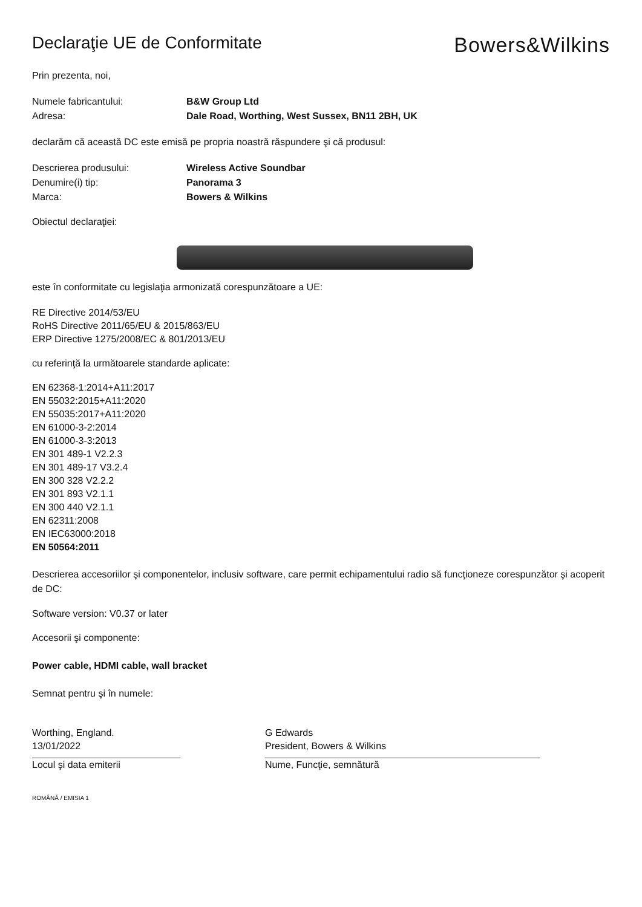Declaraţie UE de Conformitate
Bowers&Wilkins
Prin prezenta, noi,
Numele fabricantului: B&W Group Ltd
Adresa: Dale Road, Worthing, West Sussex, BN11 2BH, UK
declarăm că această DC este emisă pe propria noastră răspundere şi că produsul:
Descrierea produsului: Wireless Active Soundbar
Denumire(i) tip: Panorama 3
Marca: Bowers & Wilkins
Obiectul declaraţiei:
este în conformitate cu legislaţia armonizată corespunzătoare a UE:
RE Directive 2014/53/EU
RoHS Directive 2011/65/EU & 2015/863/EU
ERP Directive 1275/2008/EC & 801/2013/EU
cu referinţă la următoarele standarde aplicate:
EN 62368-1:2014+A11:2017
EN 55032:2015+A11:2020
EN 55035:2017+A11:2020
EN 61000-3-2:2014
EN 61000-3-3:2013
EN 301 489-1 V2.2.3
EN 301 489-17 V3.2.4
EN 300 328 V2.2.2
EN 301 893 V2.1.1
EN 300 440 V2.1.1
EN 62311:2008
EN IEC63000:2018
EN 50564:2011
Descrierea accesoriilor şi componentelor, inclusiv software, care permit echipamentului radio să funcţioneze corespunzător şi acoperit de DC:
Software version: V0.37 or later
Accesorii şi componente:
Power cable, HDMI cable, wall bracket
Semnat pentru şi în numele:
Worthing, England.
13/01/2022
Locul şi data emiterii
G Edwards
President, Bowers & Wilkins
Nume, Funcţie, semnătură
ROMÂNĂ / EMISIA 1